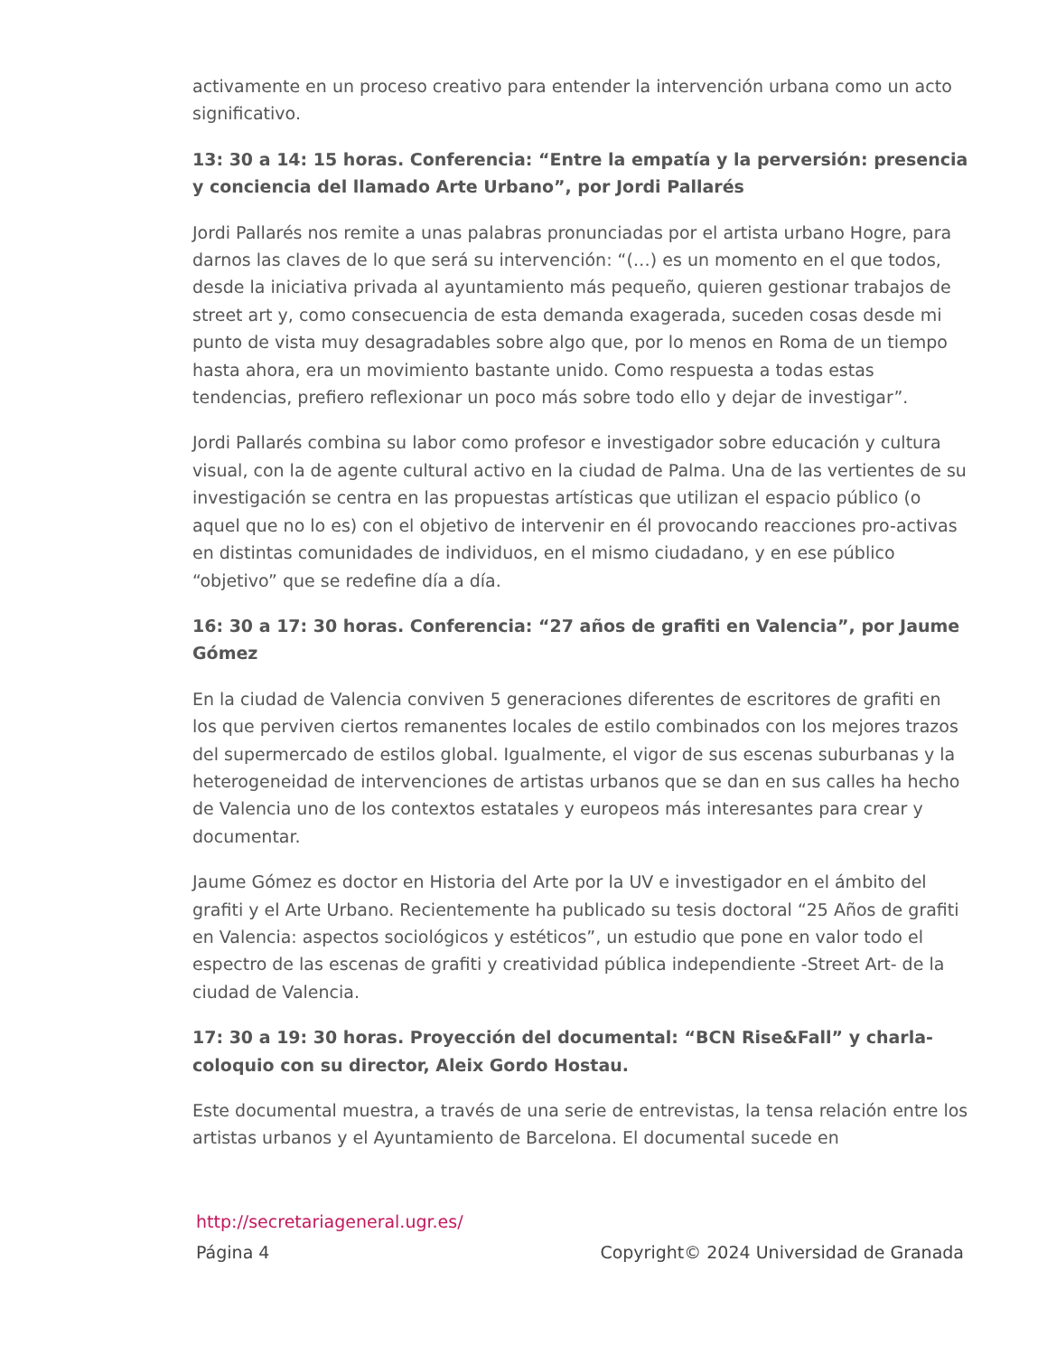activamente en un proceso creativo para entender la intervención urbana como un acto significativo.
13: 30 a 14: 15 horas. Conferencia: “Entre la empatía y la perversión: presencia y conciencia del llamado Arte Urbano”, por Jordi Pallarés
Jordi Pallarés nos remite a unas palabras pronunciadas por el artista urbano Hogre, para darnos las claves de lo que será su intervención: “(…) es un momento en el que todos, desde la iniciativa privada al ayuntamiento más pequeño, quieren gestionar trabajos de street art y, como consecuencia de esta demanda exagerada, suceden cosas desde mi punto de vista muy desagradables sobre algo que, por lo menos en Roma de un tiempo hasta ahora, era un movimiento bastante unido. Como respuesta a todas estas tendencias, prefiero reflexionar un poco más sobre todo ello y dejar de investigar”.
Jordi Pallarés combina su labor como profesor e investigador sobre educación y cultura visual, con la de agente cultural activo en la ciudad de Palma. Una de las vertientes de su investigación se centra en las propuestas artísticas que utilizan el espacio público (o aquel que no lo es) con el objetivo de intervenir en él provocando reacciones pro-activas en distintas comunidades de individuos, en el mismo ciudadano, y en ese público “objetivo” que se redefine día a día.
16: 30 a 17: 30 horas. Conferencia: “27 años de grafiti en Valencia”, por Jaume Gómez
En la ciudad de Valencia conviven 5 generaciones diferentes de escritores de grafiti en los que perviven ciertos remanentes locales de estilo combinados con los mejores trazos del supermercado de estilos global. Igualmente, el vigor de sus escenas suburbanas y la heterogeneidad de intervenciones de artistas urbanos que se dan en sus calles ha hecho de Valencia uno de los contextos estatales y europeos más interesantes para crear y documentar.
Jaume Gómez es doctor en Historia del Arte por la UV e investigador en el ámbito del grafiti y el Arte Urbano. Recientemente ha publicado su tesis doctoral “25 Años de grafiti en Valencia: aspectos sociológicos y estéticos”, un estudio que pone en valor todo el espectro de las escenas de grafiti y creatividad pública independiente -Street Art- de la ciudad de Valencia.
17: 30 a 19: 30 horas. Proyección del documental: “BCN Rise&Fall” y charla-coloquio con su director, Aleix Gordo Hostau.
Este documental muestra, a través de una serie de entrevistas, la tensa relación entre los artistas urbanos y el Ayuntamiento de Barcelona. El documental sucede en
http://secretariageneral.ugr.es/
Página 4 Copyright© 2024 Universidad de Granada